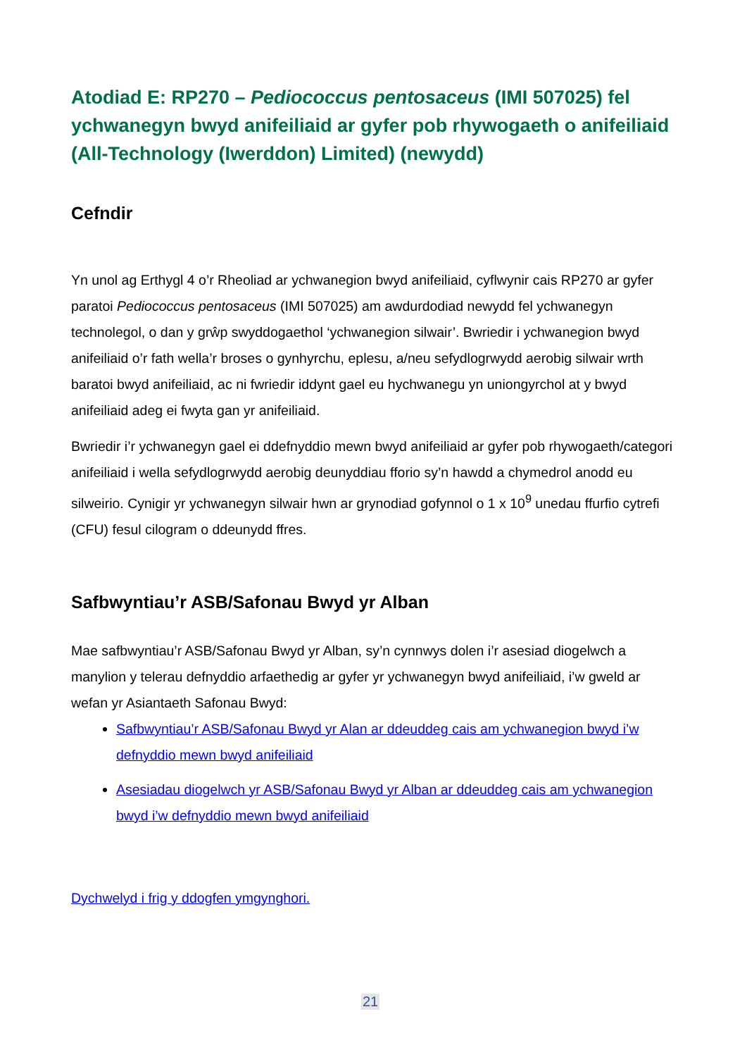Atodiad E: RP270 – Pediococcus pentosaceus (IMI 507025) fel ychwanegyn bwyd anifeiliaid ar gyfer pob rhywogaeth o anifeiliaid (All-Technology (Iwerddon) Limited) (newydd)
Cefndir
Yn unol ag Erthygl 4 o’r Rheoliad ar ychwanegion bwyd anifeiliaid, cyflwynir cais RP270 ar gyfer paratoi Pediococcus pentosaceus (IMI 507025) am awdurdodiad newydd fel ychwanegyn technolegol, o dan y grŵp swyddogaethol ‘ychwanegion silwair’. Bwriedir i ychwanegion bwyd anifeiliaid o’r fath wella’r broses o gynhyrchu, eplesu, a/neu sefydlogrwydd aerobig silwair wrth baratoi bwyd anifeiliaid, ac ni fwriedir iddynt gael eu hychwanegu yn uniongyrchol at y bwyd anifeiliaid adeg ei fwyta gan yr anifeiliaid.
Bwriedir i’r ychwanegyn gael ei ddefnyddio mewn bwyd anifeiliaid ar gyfer pob rhywogaeth/categori anifeiliaid i wella sefydlogrwydd aerobig deunyddiau fforio sy’n hawdd a chymedrol anodd eu silweirio. Cynigir yr ychwanegyn silwair hwn ar grynodiad gofynnol o 1 x 10<sup>9</sup> unedau ffurfio cytrefi (CFU) fesul cilogram o ddeunydd ffres.
Safbwyntiau’r ASB/Safonau Bwyd yr Alban
Mae safbwyntiau’r ASB/Safonau Bwyd yr Alban, sy’n cynnwys dolen i’r asesiad diogelwch a manylion y telerau defnyddio arfaethedig ar gyfer yr ychwanegyn bwyd anifeiliaid, i’w gweld ar wefan yr Asiantaeth Safonau Bwyd:
Safbwyntiau’r ASB/Safonau Bwyd yr Alan ar ddeuddeg cais am ychwanegion bwyd i’w defnyddio mewn bwyd anifeiliaid
Asesiadau diogelwch yr ASB/Safonau Bwyd yr Alban ar ddeuddeg cais am ychwanegion bwyd i’w defnyddio mewn bwyd anifeiliaid
Dychwelyd i frig y ddogfen ymgynghori.
21